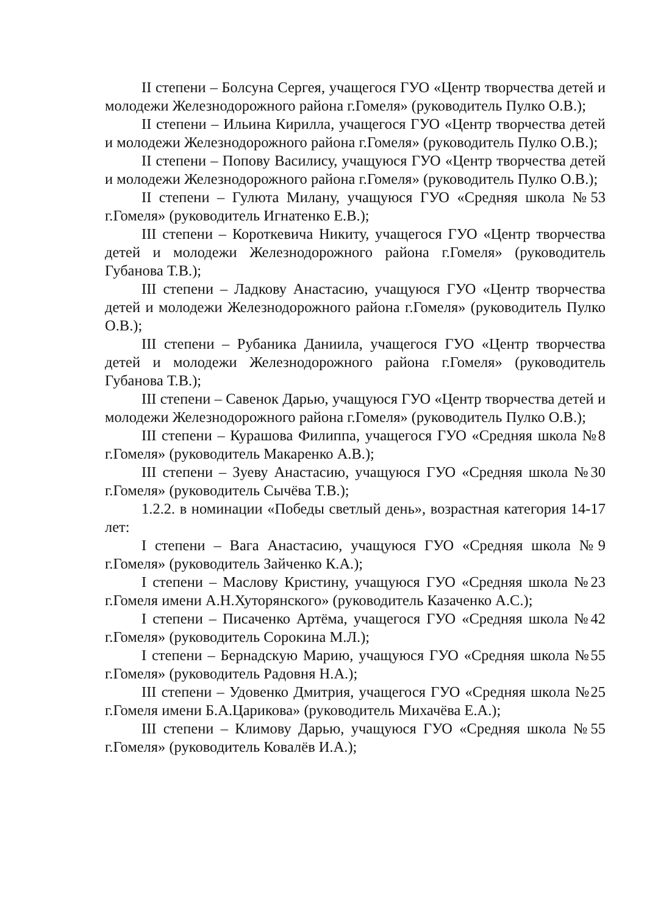II степени – Болсуна Сергея, учащегося ГУО «Центр творчества детей и молодежи Железнодорожного района г.Гомеля» (руководитель Пулко О.В.);
II степени – Ильина Кирилла, учащегося ГУО «Центр творчества детей и молодежи Железнодорожного района г.Гомеля» (руководитель Пулко О.В.);
II степени – Попову Василису, учащуюся ГУО «Центр творчества детей и молодежи Железнодорожного района г.Гомеля» (руководитель Пулко О.В.);
II степени – Гулюта Милану, учащуюся ГУО «Средняя школа №53 г.Гомеля» (руководитель Игнатенко Е.В.);
III степени – Короткевича Никиту, учащегося ГУО «Центр творчества детей и молодежи Железнодорожного района г.Гомеля» (руководитель Губанова Т.В.);
III степени – Ладкову Анастасию, учащуюся ГУО «Центр творчества детей и молодежи Железнодорожного района г.Гомеля» (руководитель Пулко О.В.);
III степени – Рубаника Даниила, учащегося ГУО «Центр творчества детей и молодежи Железнодорожного района г.Гомеля» (руководитель Губанова Т.В.);
III степени – Савенок Дарью, учащуюся ГУО «Центр творчества детей и молодежи Железнодорожного района г.Гомеля» (руководитель Пулко О.В.);
III степени – Курашова Филиппа, учащегося ГУО «Средняя школа №8 г.Гомеля» (руководитель Макаренко А.В.);
III степени – Зуеву Анастасию, учащуюся ГУО «Средняя школа №30 г.Гомеля» (руководитель Сычёва Т.В.);
1.2.2. в номинации «Победы светлый день», возрастная категория 14-17 лет:
I степени – Вага Анастасию, учащуюся ГУО «Средняя школа №9 г.Гомеля» (руководитель Зайченко К.А.);
I степени – Маслову Кристину, учащуюся ГУО «Средняя школа №23 г.Гомеля имени А.Н.Хуторянского» (руководитель Казаченко А.С.);
I степени – Писаченко Артёма, учащегося ГУО «Средняя школа №42 г.Гомеля» (руководитель Сорокина М.Л.);
I степени – Бернадскую Марию, учащуюся ГУО «Средняя школа №55 г.Гомеля» (руководитель Радовня Н.А.);
III степени – Удовенко Дмитрия, учащегося ГУО «Средняя школа №25 г.Гомеля имени Б.А.Царикова» (руководитель Михачёва Е.А.);
III степени – Климову Дарью, учащуюся ГУО «Средняя школа №55 г.Гомеля» (руководитель Ковалёв И.А.);